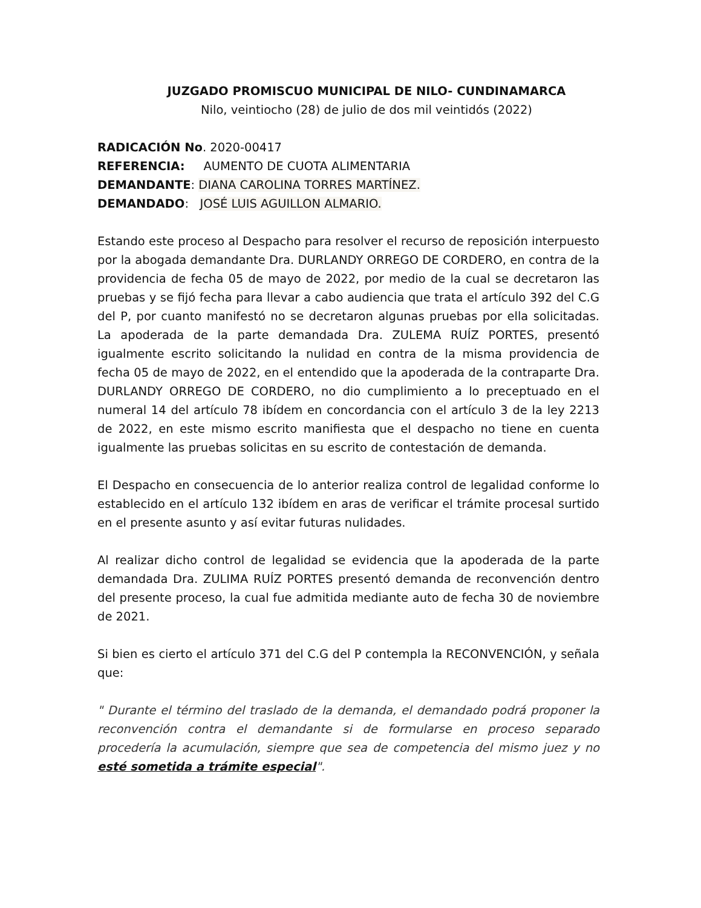JUZGADO PROMISCUO MUNICIPAL DE NILO- CUNDINAMARCA
Nilo, veintiocho (28) de julio de dos mil veintidós (2022)
RADICACIÓN No. 2020-00417
REFERENCIA: AUMENTO DE CUOTA ALIMENTARIA
DEMANDANTE: DIANA CAROLINA TORRES MARTÍNEZ.
DEMANDADO: JOSÉ LUIS AGUILLON ALMARIO.
Estando este proceso al Despacho para resolver el recurso de reposición interpuesto por la abogada demandante Dra. DURLANDY ORREGO DE CORDERO, en contra de la providencia de fecha 05 de mayo de 2022, por medio de la cual se decretaron las pruebas y se fijó fecha para llevar a cabo audiencia que trata el artículo 392 del C.G del P, por cuanto manifestó no se decretaron algunas pruebas por ella solicitadas. La apoderada de la parte demandada Dra. ZULEMA RUÍZ PORTES, presentó igualmente escrito solicitando la nulidad en contra de la misma providencia de fecha 05 de mayo de 2022, en el entendido que la apoderada de la contraparte Dra. DURLANDY ORREGO DE CORDERO, no dio cumplimiento a lo preceptuado en el numeral 14 del artículo 78 ibídem en concordancia con el artículo 3 de la ley 2213 de 2022, en este mismo escrito manifiesta que el despacho no tiene en cuenta igualmente las pruebas solicitas en su escrito de contestación de demanda.
El Despacho en consecuencia de lo anterior realiza control de legalidad conforme lo establecido en el artículo 132 ibídem en aras de verificar el trámite procesal surtido en el presente asunto y así evitar futuras nulidades.
Al realizar dicho control de legalidad se evidencia que la apoderada de la parte demandada Dra. ZULIMA RUÍZ PORTES presentó demanda de reconvención dentro del presente proceso, la cual fue admitida mediante auto de fecha 30 de noviembre de 2021.
Si bien es cierto el artículo 371 del C.G del P contempla la RECONVENCIÓN, y señala que:
" Durante el término del traslado de la demanda, el demandado podrá proponer la reconvención contra el demandante si de formularse en proceso separado procedería la acumulación, siempre que sea de competencia del mismo juez y no esté sometida a trámite especial".